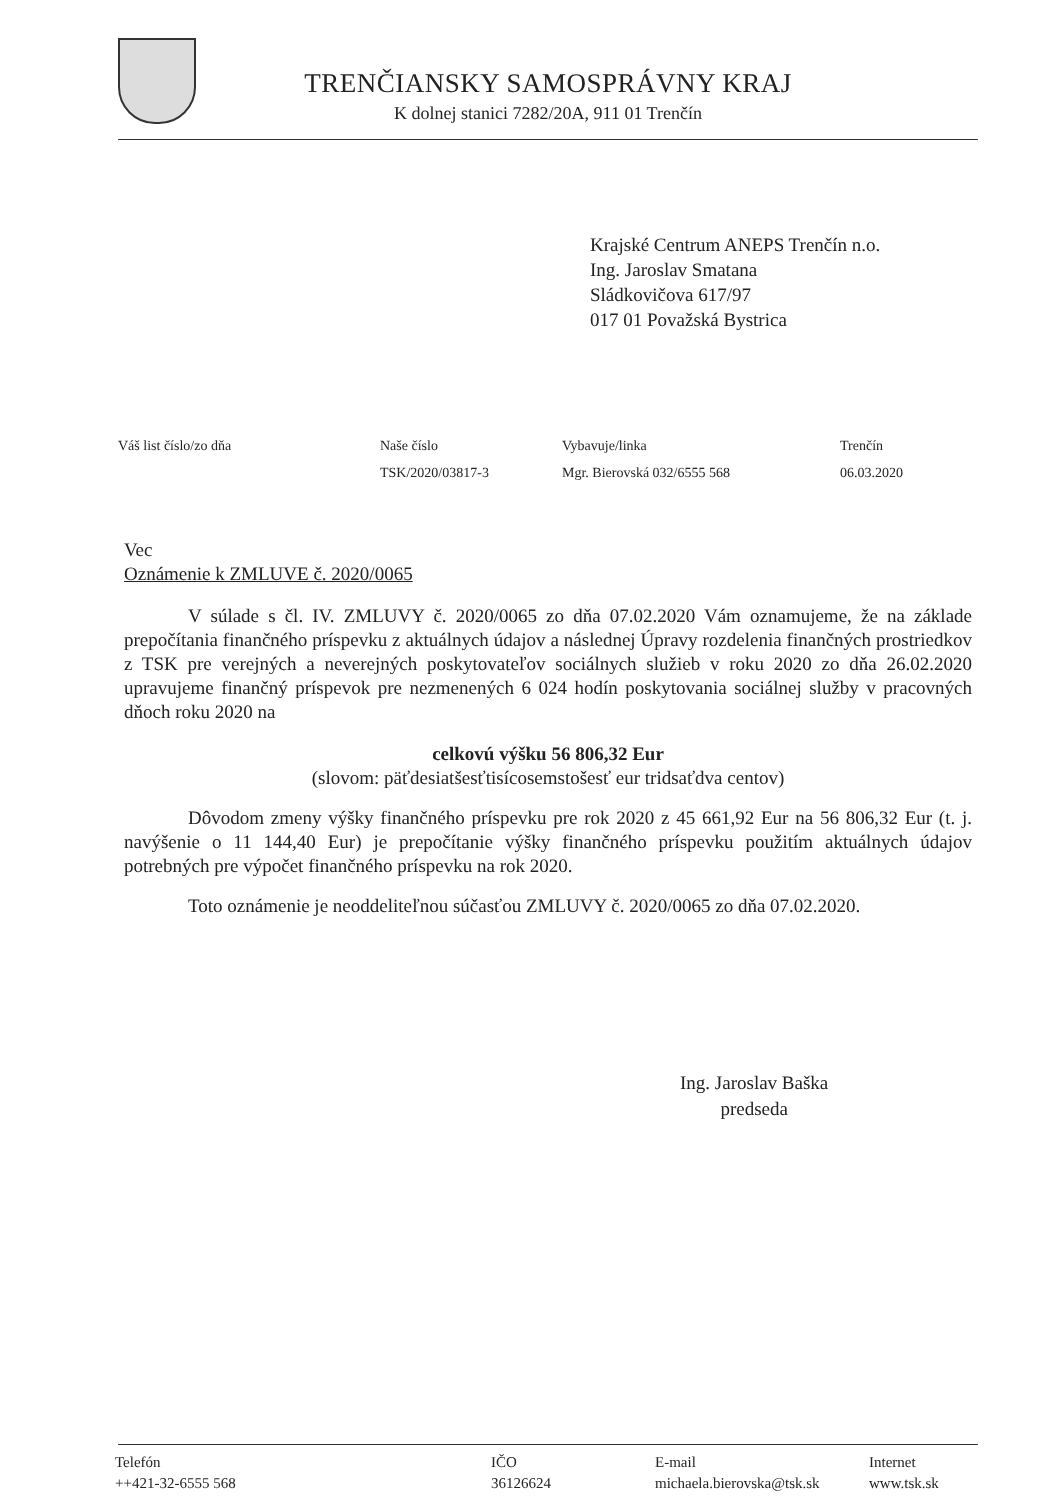TRENČIANSKY SAMOSPRÁVNY KRAJ
K dolnej stanici 7282/20A, 911 01 Trenčín
Krajské Centrum ANEPS Trenčín n.o.
Ing. Jaroslav Smatana
Sládkovičova 617/97
017 01 Považská Bystrica
Váš list číslo/zo dňa Naše číslo
TSK/2020/03817-3
Vybavuje/linka
Mgr. Bierovská 032/6555 568
Trenčín
06.03.2020
Vec
Oznámenie k ZMLUVE č. 2020/0065
V súlade s čl. IV. ZMLUVY č. 2020/0065 zo dňa 07.02.2020 Vám oznamujeme, že na základe prepočítania finančného príspevku z aktuálnych údajov a následnej Úpravy rozdelenia finančných prostriedkov z TSK pre verejných a neverejných poskytovateľov sociálnych služieb v roku 2020 zo dňa 26.02.2020 upravujeme finančný príspevok pre nezmenených 6 024 hodín poskytovania sociálnej služby v pracovných dňoch roku 2020 na
celkovú výšku 56 806,32 Eur
(slovom: päťdesiatšesťtisícosemstošesť eur tridsaťdva centov)
Dôvodom zmeny výšky finančného príspevku pre rok 2020 z 45 661,92 Eur na 56 806,32 Eur (t. j. navýšenie o 11 144,40 Eur) je prepočítanie výšky finančného príspevku použitím aktuálnych údajov potrebných pre výpočet finančného príspevku na rok 2020.
Toto oznámenie je neoddeliteľnou súčasťou ZMLUVY č. 2020/0065 zo dňa 07.02.2020.
Ing. Jaroslav Baška
predseda
Telefón
++421-32-6555 568
IČO
36126624
E-mail
michaela.bierovska@tsk.sk
Internet
www.tsk.sk